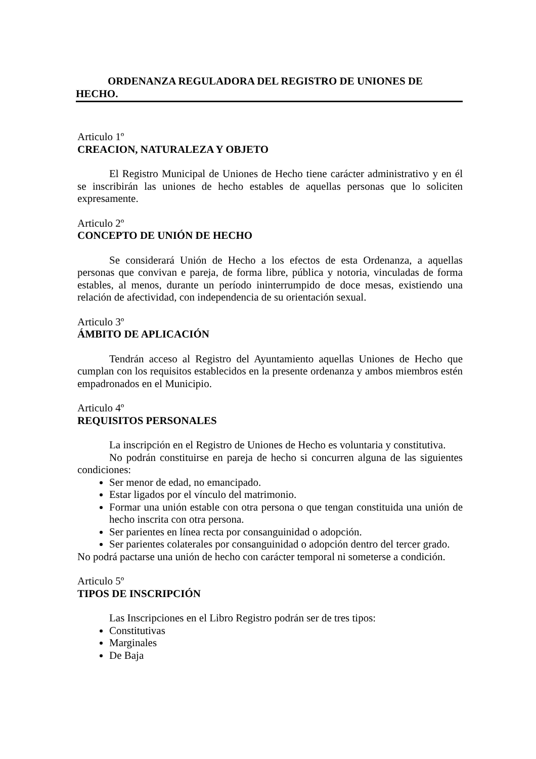ORDENANZA REGULADORA DEL REGISTRO DE UNIONES DE
HECHO.
Articulo 1º
CREACION, NATURALEZA Y OBJETO
El Registro Municipal de Uniones de Hecho tiene carácter administrativo y en él se inscribirán las uniones de hecho estables de aquellas personas que lo soliciten expresamente.
Articulo 2º
CONCEPTO DE UNIÓN DE HECHO
Se considerará Unión de Hecho a los efectos de esta Ordenanza, a aquellas personas que convivan e pareja, de forma libre, pública y notoria, vinculadas de forma estables, al menos, durante un período ininterrumpido de doce mesas, existiendo una relación de afectividad, con independencia de su orientación sexual.
Articulo 3º
ÁMBITO DE APLICACIÓN
Tendrán acceso al Registro del Ayuntamiento aquellas Uniones de Hecho que cumplan con los requisitos establecidos en la presente ordenanza y ambos miembros estén empadronados en el Municipio.
Articulo 4º
REQUISITOS PERSONALES
La inscripción en el Registro de Uniones de Hecho es voluntaria y constitutiva.
No podrán constituirse en pareja de hecho si concurren alguna de las siguientes condiciones:
Ser menor de edad, no emancipado.
Estar ligados por el vínculo del matrimonio.
Formar una unión estable con otra persona o que tengan constituida una unión de hecho inscrita con otra persona.
Ser parientes en línea recta por consanguinidad o adopción.
Ser parientes colaterales por consanguinidad o adopción dentro del tercer grado.
No podrá pactarse una unión de hecho con carácter temporal ni someterse a condición.
Articulo 5º
TIPOS DE INSCRIPCIÓN
Las Inscripciones en el Libro Registro podrán ser de tres tipos:
Constitutivas
Marginales
De Baja